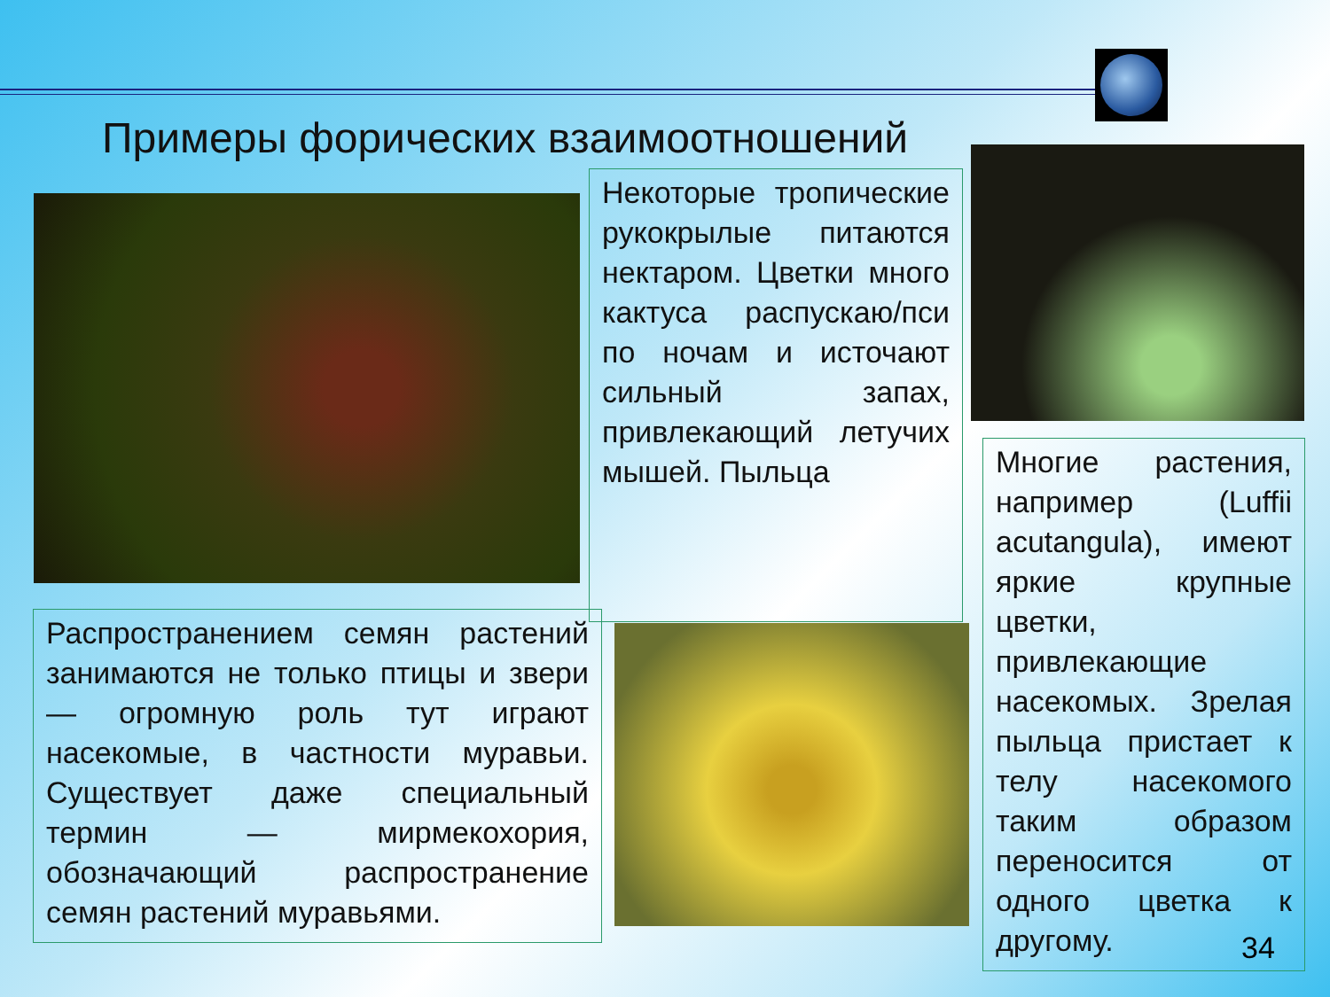Примеры форических взаимоотношений
Некоторые тропические рукокрылые питаются нектаром. Цветки много кактуса распускаю/пси по ночам и источают сильный запах, привлекающий летучих мышей. Пыльца
Распространением семян растений занимаются не только птицы и звери — огромную роль тут играют насекомые, в частности муравьи. Существует даже специальный термин — мирмекохория, обозначающий распространение семян растений муравьями.
Многие растения, например (Luffii acutangula), имеют яркие крупные цветки, привлекающие насекомых. Зрелая пыльца пристает к телу насекомого таким образом переносится от одного цветка к другому.
34